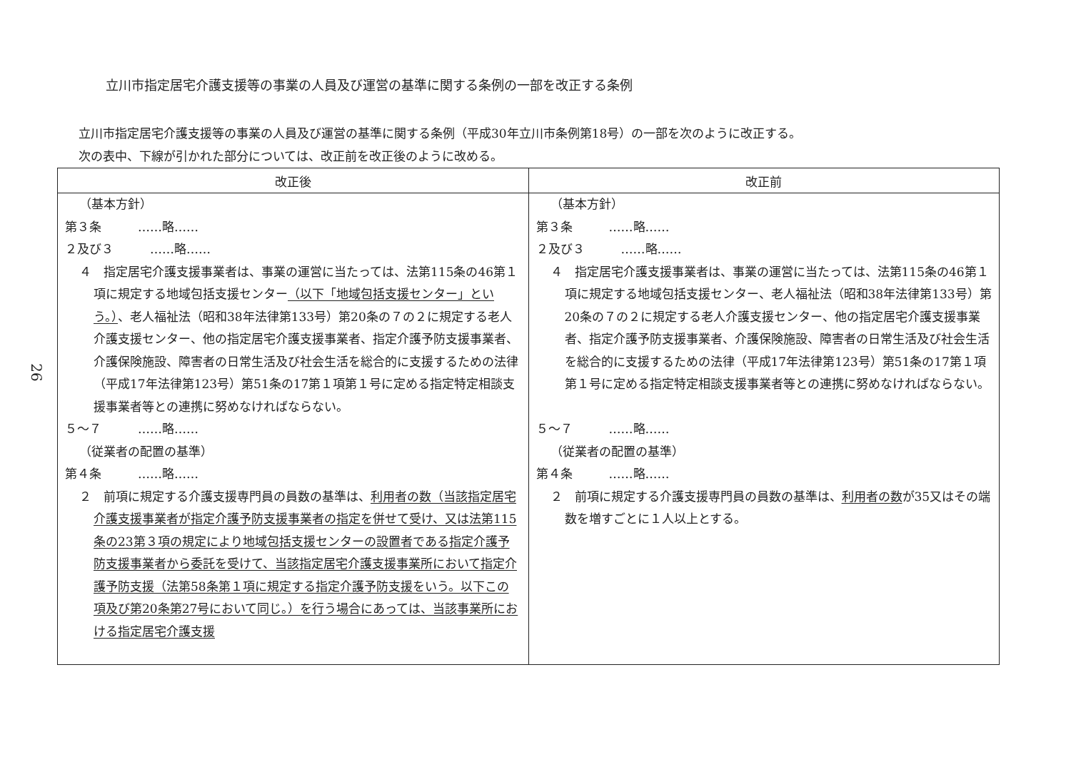26
立川市指定居宅介護支援等の事業の人員及び運営の基準に関する条例の一部を改正する条例
立川市指定居宅介護支援等の事業の人員及び運営の基準に関する条例（平成30年立川市条例第18号）の一部を次のように改正する。
次の表中、下線が引かれた部分については、改正前を改正後のように改める。
| 改正後 | 改正前 |
| --- | --- |
| （基本方針） 第３条 ……略…… ２及び３ ……略…… ４ 指定居宅介護支援事業者は、事業の運営に当たっては、法第115条の46第１項に規定する地域包括支援センター （以下「地域包括支援センター」という。） 、老人福祉法（昭和38年法律第133号）第20条の７の２に規定する老人介護支援センター、他の指定居宅介護支援事業者、指定介護予防支援事業者、介護保険施設、障害者の日常生活及び社会生活を総合的に支援するための法律（平成17年法律第123号）第51条の17第１項第１号に定める指定特定相談支援事業者等との連携に努めなければならない。 ５～７ ……略…… （従業者の配置の基準） 第４条 ……略…… ２ 前項に規定する介護支援専門員の員数の基準は、 利用者の数（当該指定居宅介護支援事業者が指定介護予防支援事業者の指定を併せて受け、又は法第115条の23第３項の規定により地域包括支援センターの設置者である指定介護予防支援事業者から委託を受けて、当該指定居宅介護支援事業所において指定介護予防支援（法第58条第１項に規定する指定介護予防支援をいう。以下この項及び第20条第27号において同じ。）を行う場合にあっては、当該事業所における指定居宅介護支援 | （基本方針） 第３条 ……略…… ２及び３ ……略…… ４ 指定居宅介護支援事業者は、事業の運営に当たっては、法第115条の46第１項に規定する地域包括支援センター、老人福祉法（昭和38年法律第133号）第20条の７の２に規定する老人介護支援センター、他の指定居宅介護支援事業者、指定介護予防支援事業者、介護保険施設、障害者の日常生活及び社会生活を総合的に支援するための法律（平成17年法律第123号）第51条の17第１項第１号に定める指定特定相談支援事業者等との連携に努めなければならない。 ５～７ ……略…… （従業者の配置の基準） 第４条 ……略…… ２ 前項に規定する介護支援専門員の員数の基準は、 利用者の数 が35又はその端数を増すごとに１人以上とする。 |